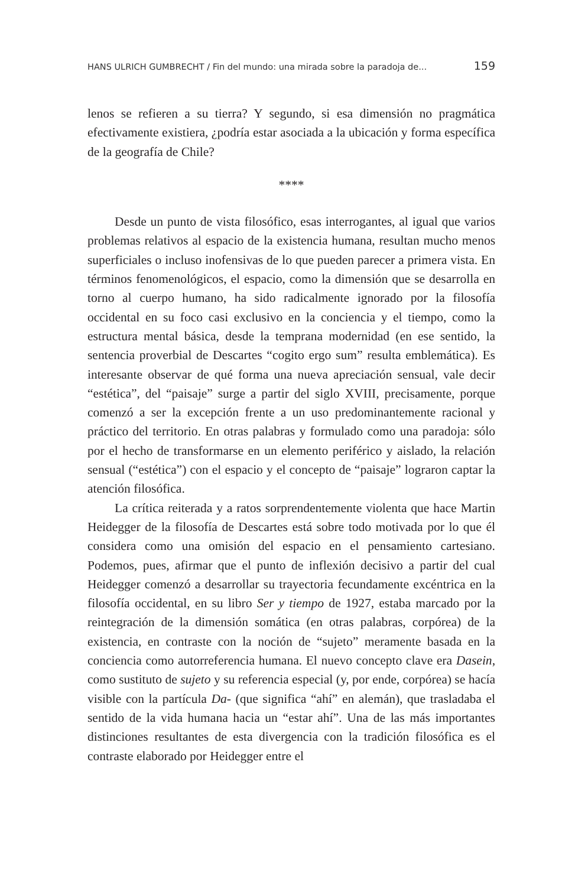HANS ULRICH GUMBRECHT / Fin del mundo: una mirada sobre la paradoja de... 159
lenos se refieren a su tierra? Y segundo, si esa dimensión no pragmática efectivamente existiera, ¿podría estar asociada a la ubicación y forma específica de la geografía de Chile?
****
Desde un punto de vista filosófico, esas interrogantes, al igual que varios problemas relativos al espacio de la existencia humana, resultan mucho menos superficiales o incluso inofensivas de lo que pueden parecer a primera vista. En términos fenomenológicos, el espacio, como la dimensión que se desarrolla en torno al cuerpo humano, ha sido radicalmente ignorado por la filosofía occidental en su foco casi exclusivo en la conciencia y el tiempo, como la estructura mental básica, desde la temprana modernidad (en ese sentido, la sentencia proverbial de Descartes “cogito ergo sum” resulta emblemática). Es interesante observar de qué forma una nueva apreciación sensual, vale decir “estética”, del “paisaje” surge a partir del siglo XVIII, precisamente, porque comenzó a ser la excepción frente a un uso predominantemente racional y práctico del territorio. En otras palabras y formulado como una paradoja: sólo por el hecho de transformarse en un elemento periférico y aislado, la relación sensual (“estética”) con el espacio y el concepto de “paisaje” lograron captar la atención filosófica.
La crítica reiterada y a ratos sorprendentemente violenta que hace Martin Heidegger de la filosofía de Descartes está sobre todo motivada por lo que él considera como una omisión del espacio en el pensamiento cartesiano. Podemos, pues, afirmar que el punto de inflexión decisivo a partir del cual Heidegger comenzó a desarrollar su trayectoria fecundamente excéntrica en la filosofía occidental, en su libro Ser y tiempo de 1927, estaba marcado por la reintegración de la dimensión somática (en otras palabras, corpórea) de la existencia, en contraste con la noción de “sujeto” meramente basada en la conciencia como autorreferencia humana. El nuevo concepto clave era Dasein, como sustituto de sujeto y su referencia especial (y, por ende, corpórea) se hacía visible con la partícula Da- (que significa “ahí” en alemán), que trasladaba el sentido de la vida humana hacia un “estar ahí”. Una de las más importantes distinciones resultantes de esta divergencia con la tradición filosófica es el contraste elaborado por Heidegger entre el